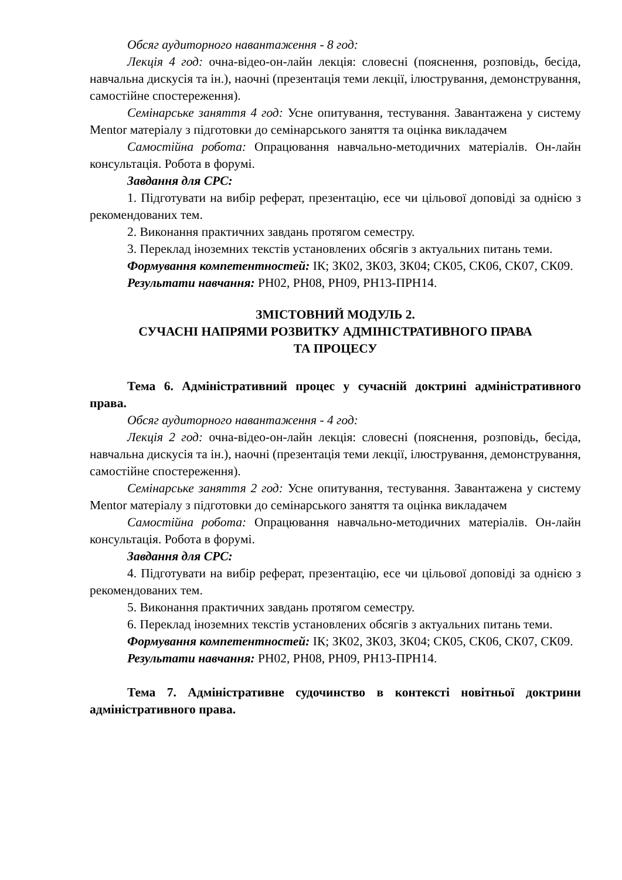Обсяг аудиторного навантаження - 8 год:
Лекція 4 год: очна-відео-он-лайн лекція: словесні (пояснення, розповідь, бесіда, навчальна дискусія та ін.), наочні (презентація теми лекції, ілюстрування, демонстрування, самостійне спостереження).
Семінарське заняття 4 год: Усне опитування, тестування. Завантажена у систему Mentor матеріалу з підготовки до семінарського заняття та оцінка викладачем
Самостійна робота: Опрацювання навчально-методичних матеріалів. Он-лайн консультація. Робота в форумі.
Завдання для СРС:
1. Підготувати на вибір реферат, презентацію, есе чи цільової доповіді за однією з рекомендованих тем.
2. Виконання практичних завдань протягом семестру.
3. Переклад іноземних текстів установлених обсягів з актуальних питань теми.
Формування компетентностей: ІК; ЗК02, ЗК03, ЗК04; СК05, СК06, СК07, СК09.
Результати навчання: РН02, РН08, РН09, РН13-ПРН14.
ЗМІСТОВНИЙ МОДУЛЬ 2.
СУЧАСНІ НАПРЯМИ РОЗВИТКУ АДМІНІСТРАТИВНОГО ПРАВА
ТА ПРОЦЕСУ
Тема 6. Адміністративний процес у сучасній доктрині адміністративного права.
Обсяг аудиторного навантаження - 4 год:
Лекція 2 год: очна-відео-он-лайн лекція: словесні (пояснення, розповідь, бесіда, навчальна дискусія та ін.), наочні (презентація теми лекції, ілюстрування, демонстрування, самостійне спостереження).
Семінарське заняття 2 год: Усне опитування, тестування. Завантажена у систему Mentor матеріалу з підготовки до семінарського заняття та оцінка викладачем
Самостійна робота: Опрацювання навчально-методичних матеріалів. Он-лайн консультація. Робота в форумі.
Завдання для СРС:
4. Підготувати на вибір реферат, презентацію, есе чи цільової доповіді за однією з рекомендованих тем.
5. Виконання практичних завдань протягом семестру.
6. Переклад іноземних текстів установлених обсягів з актуальних питань теми.
Формування компетентностей: ІК; ЗК02, ЗК03, ЗК04; СК05, СК06, СК07, СК09.
Результати навчання: РН02, РН08, РН09, РН13-ПРН14.
Тема 7. Адміністративне судочинство в контексті новітньої доктрини адміністративного права.